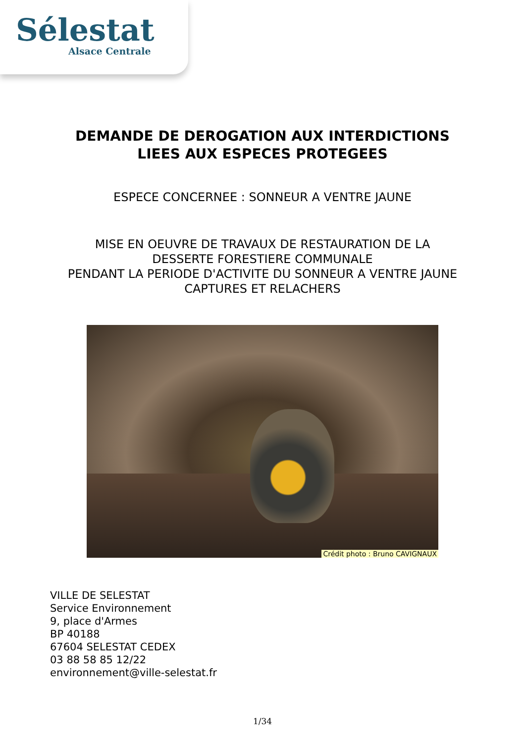Sélestat
Alsace Centrale
DEMANDE DE DEROGATION AUX INTERDICTIONS
LIEES AUX ESPECES PROTEGEES
ESPECE CONCERNEE : SONNEUR A VENTRE JAUNE
MISE EN OEUVRE DE TRAVAUX DE RESTAURATION DE LA
DESSERTE FORESTIERE COMMUNALE
PENDANT LA PERIODE D'ACTIVITE DU SONNEUR A VENTRE JAUNE
CAPTURES ET RELACHERS
Crédit photo : Bruno CAVIGNAUX
VILLE DE SELESTAT
Service Environnement
9, place d'Armes
BP 40188
67604 SELESTAT CEDEX
03 88 58 85 12/22
environnement@ville-selestat.fr
1/34